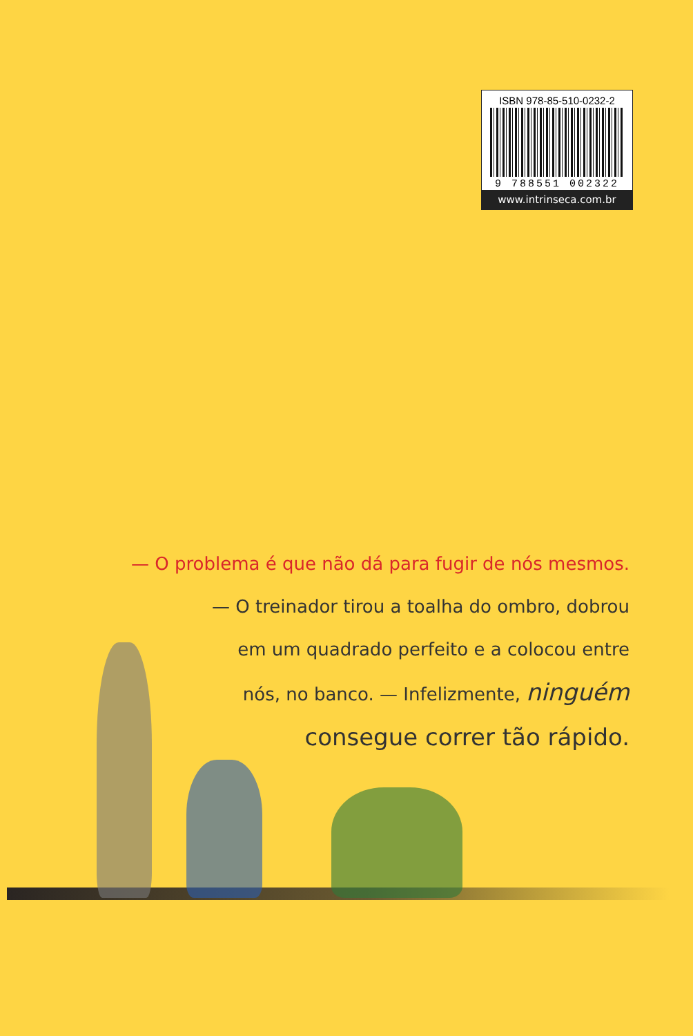ISBN 978-85-510-0232-2
9 788551 002322
www.intrinseca.com.br
— O problema é que não dá para fugir de nós mesmos.
— O treinador tirou a toalha do ombro, dobrou
em um quadrado perfeito e a colocou entre
nós, no banco. — Infelizmente, ninguém
consegue correr tão rápido.